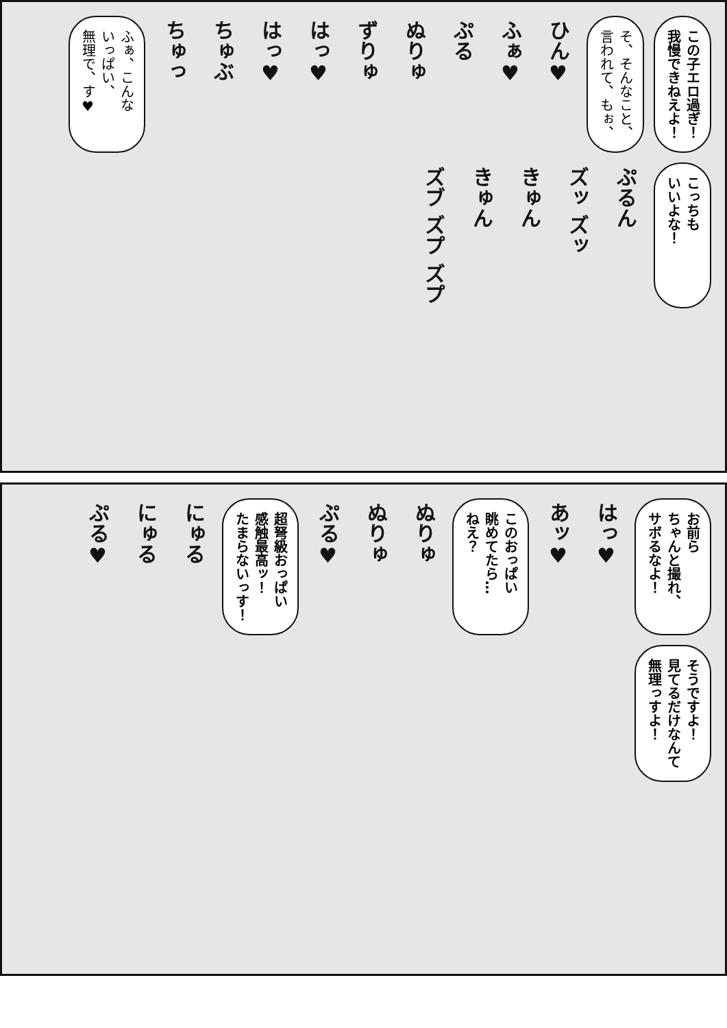この子エロ過ぎ！
我慢できねえよ！
そ、そんなこと、
言われて、もぉ、
ひん♥
ふぁ♥
ぷる
ぬりゅ
ずりゅ
はっ♥
はっ♥
ちゅぶ
ちゅっ
ふぁ、こんな
いっぱい、
無理で、す♥
こっちも
いいよな！
ぷるん
ズッ ズッ
きゅん
きゅん
ズブ ズプ ズプ
お前ら
ちゃんと撮れ、
サボるなよ！
はっ♥
あッ♥
このおっぱい
眺めてたら…
ねえ？
ぬりゅ
ぬりゅ
ぷる♥
超弩級おっぱい
感触最高ッ！
たまらないっす！
にゅる
にゅる
ぷる♥
そうですよ！
見てるだけなんて
無理っすよ！